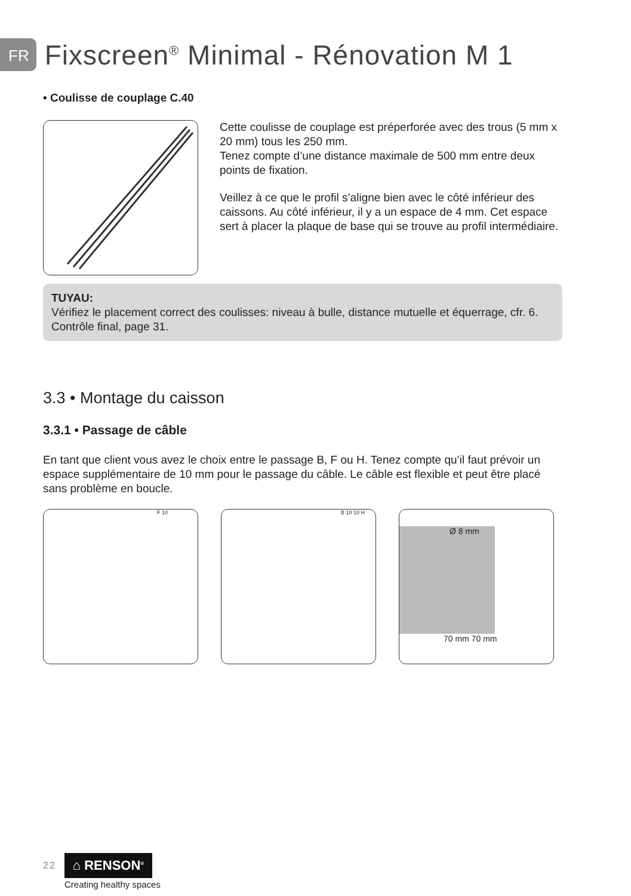FR
Fixscreen<sup>®</sup> Minimal - Rénovation M 1
• Coulisse de couplage C.40
Cette coulisse de couplage est préperforée avec des trous (5 mm x 20 mm) tous les 250 mm.
Tenez compte d’une distance maximale de 500 mm entre deux points de fixation.
Veillez à ce que le profil s’aligne bien avec le côté inférieur des caissons. Au côté inférieur, il y a un espace de 4 mm. Cet espace sert à placer la plaque de base qui se trouve au profil intermédiaire.
TUYAU:
Vérifiez le placement correct des coulisses: niveau à bulle, distance mutuelle et équerrage, cfr. 6. Contrôle final, page 31.
3.3 • Montage du caisson
3.3.1 • Passage de câble
En tant que client vous avez le choix entre le passage B, F ou H. Tenez compte qu’il faut prévoir un espace supplémentaire de 10 mm pour le passage du câble. Le câble est flexible et peut être placé sans problème en boucle.
F 10 B 10 10 H
Ø 8 mm
70 mm 70 mm
22 ⌂ RENSON<sup>®</sup>
Creating healthy spaces